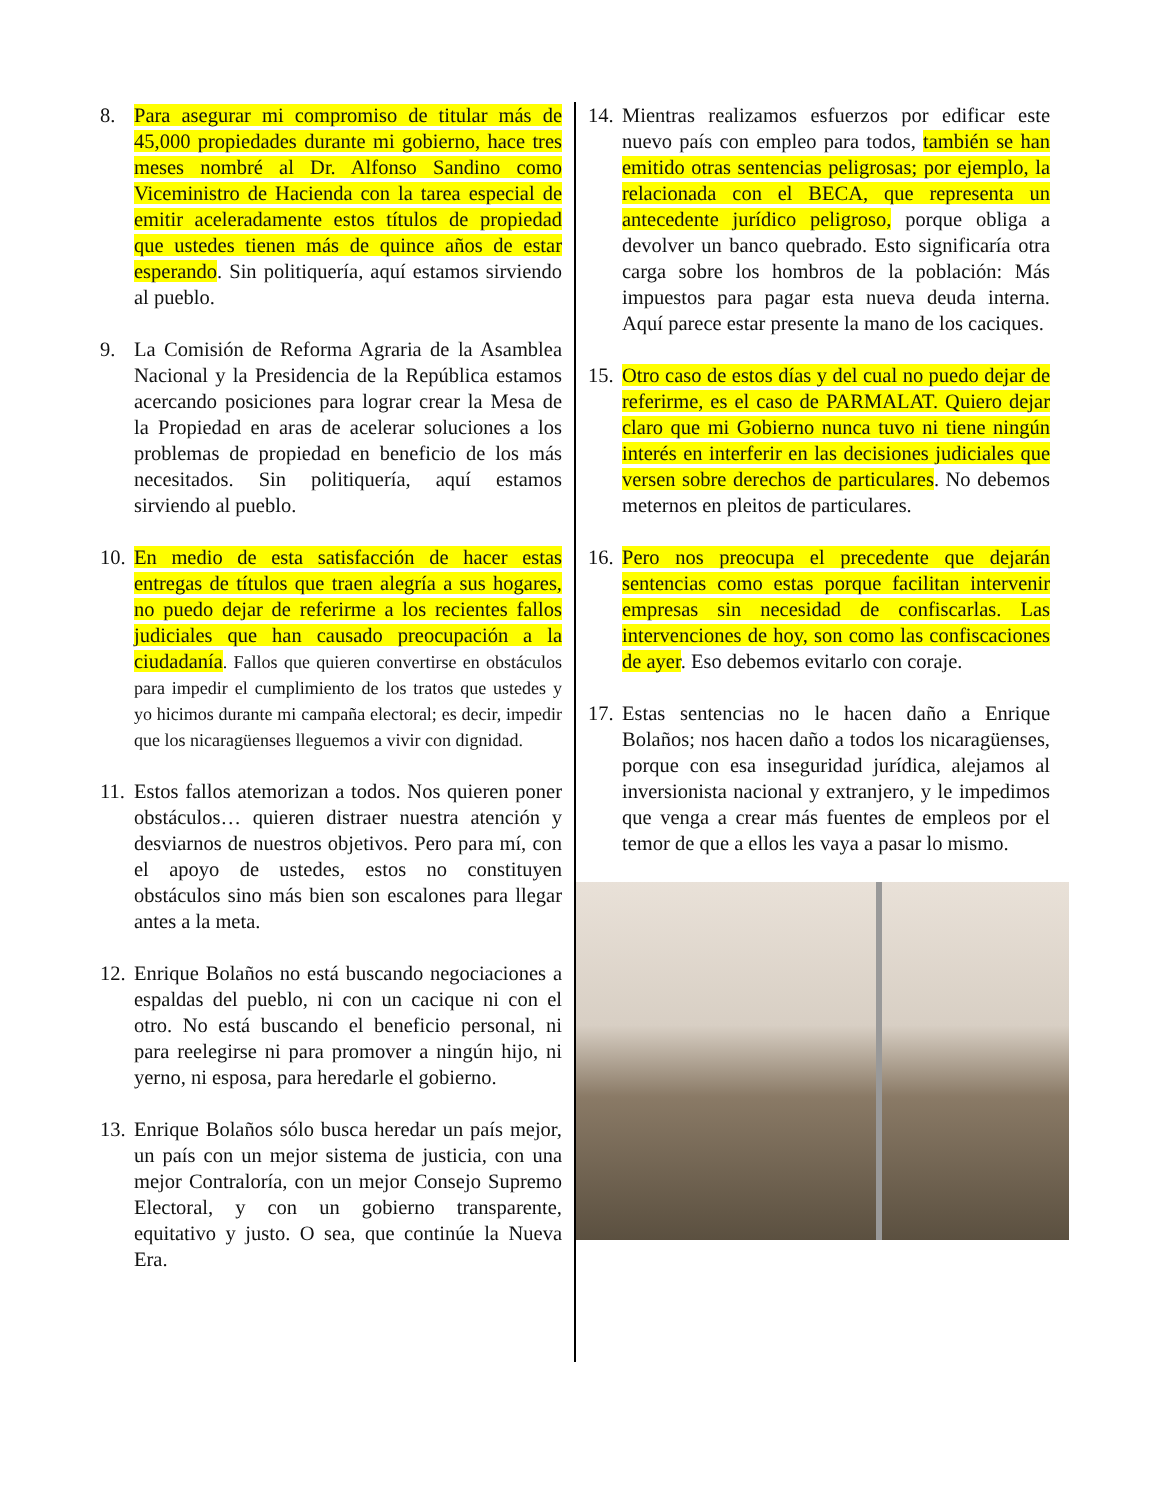8. Para asegurar mi compromiso de titular más de 45,000 propiedades durante mi gobierno, hace tres meses nombré al Dr. Alfonso Sandino como Viceministro de Hacienda con la tarea especial de emitir aceleradamente estos títulos de propiedad que ustedes tienen más de quince años de estar esperando. Sin politiquería, aquí estamos sirviendo al pueblo.
9. La Comisión de Reforma Agraria de la Asamblea Nacional y la Presidencia de la República estamos acercando posiciones para lograr crear la Mesa de la Propiedad en aras de acelerar soluciones a los problemas de propiedad en beneficio de los más necesitados. Sin politiquería, aquí estamos sirviendo al pueblo.
10.
En medio de esta satisfacción de hacer estas entregas de títulos que traen alegría a sus hogares, no puedo dejar de referirme a los recientes fallos judiciales que han causado preocupación a la ciudadanía. Fallos que quieren convertirse en obstáculos para impedir el cumplimiento de los tratos que ustedes y yo hicimos durante mi campaña electoral; es decir, impedir que los nicaragüenses lleguemos a vivir con dignidad.
11.
Estos fallos atemorizan a todos. Nos quieren poner obstáculos… quieren distraer nuestra atención y desviarnos de nuestros objetivos. Pero para mí, con el apoyo de ustedes, estos no constituyen obstáculos sino más bien son escalones para llegar antes a la meta.
12.
Enrique Bolaños no está buscando negociaciones a espaldas del pueblo, ni con un cacique ni con el otro. No está buscando el beneficio personal, ni para reelegirse ni para promover a ningún hijo, ni yerno, ni esposa, para heredarle el gobierno.
13.
Enrique Bolaños sólo busca heredar un país mejor, un país con un mejor sistema de justicia, con una mejor Contraloría, con un mejor Consejo Supremo Electoral, y con un gobierno transparente, equitativo y justo. O sea, que continúe la Nueva Era.
14.
Mientras realizamos esfuerzos por edificar este nuevo país con empleo para todos, también se han emitido otras sentencias peligrosas; por ejemplo, la relacionada con el BECA, que representa un antecedente jurídico peligroso, porque obliga a devolver un banco quebrado. Esto significaría otra carga sobre los hombros de la población: Más impuestos para pagar esta nueva deuda interna. Aquí parece estar presente la mano de los caciques.
15.
Otro caso de estos días y del cual no puedo dejar de referirme, es el caso de PARMALAT. Quiero dejar claro que mi Gobierno nunca tuvo ni tiene ningún interés en interferir en las decisiones judiciales que versen sobre derechos de particulares. No debemos meternos en pleitos de particulares.
16.
Pero nos preocupa el precedente que dejarán sentencias como estas porque facilitan intervenir empresas sin necesidad de confiscarlas. Las intervenciones de hoy, son como las confiscaciones de ayer. Eso debemos evitarlo con coraje.
17.
Estas sentencias no le hacen daño a Enrique Bolaños; nos hacen daño a todos los nicaragüenses, porque con esa inseguridad jurídica, alejamos al inversionista nacional y extranjero, y le impedimos que venga a crear más fuentes de empleos por el temor de que a ellos les vaya a pasar lo mismo.